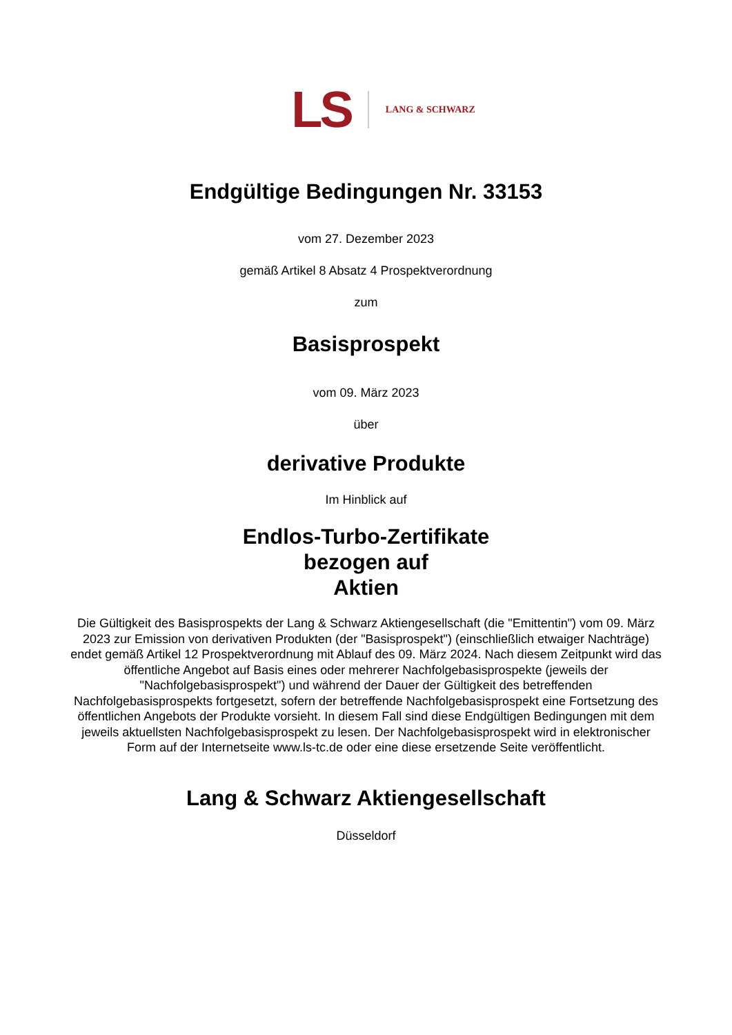LS LANG & SCHWARZ
Endgültige Bedingungen Nr. 33153
vom 27. Dezember 2023
gemäß Artikel 8 Absatz 4 Prospektverordnung
zum
Basisprospekt
vom 09. März 2023
über
derivative Produkte
Im Hinblick auf
Endlos-Turbo-Zertifikate
bezogen auf
Aktien
Die Gültigkeit des Basisprospekts der Lang & Schwarz Aktiengesellschaft (die "Emittentin") vom 09. März 2023 zur Emission von derivativen Produkten (der "Basisprospekt") (einschließlich etwaiger Nachträge) endet gemäß Artikel 12 Prospektverordnung mit Ablauf des 09. März 2024. Nach diesem Zeitpunkt wird das öffentliche Angebot auf Basis eines oder mehrerer Nachfolgebasisprospekte (jeweils der "Nachfolgebasisprospekt") und während der Dauer der Gültigkeit des betreffenden Nachfolgebasisprospekts fortgesetzt, sofern der betreffende Nachfolgebasisprospekt eine Fortsetzung des öffentlichen Angebots der Produkte vorsieht. In diesem Fall sind diese Endgültigen Bedingungen mit dem jeweils aktuellsten Nachfolgebasisprospekt zu lesen. Der Nachfolgebasisprospekt wird in elektronischer Form auf der Internetseite www.ls-tc.de oder eine diese ersetzende Seite veröffentlicht.
Lang & Schwarz Aktiengesellschaft
Düsseldorf